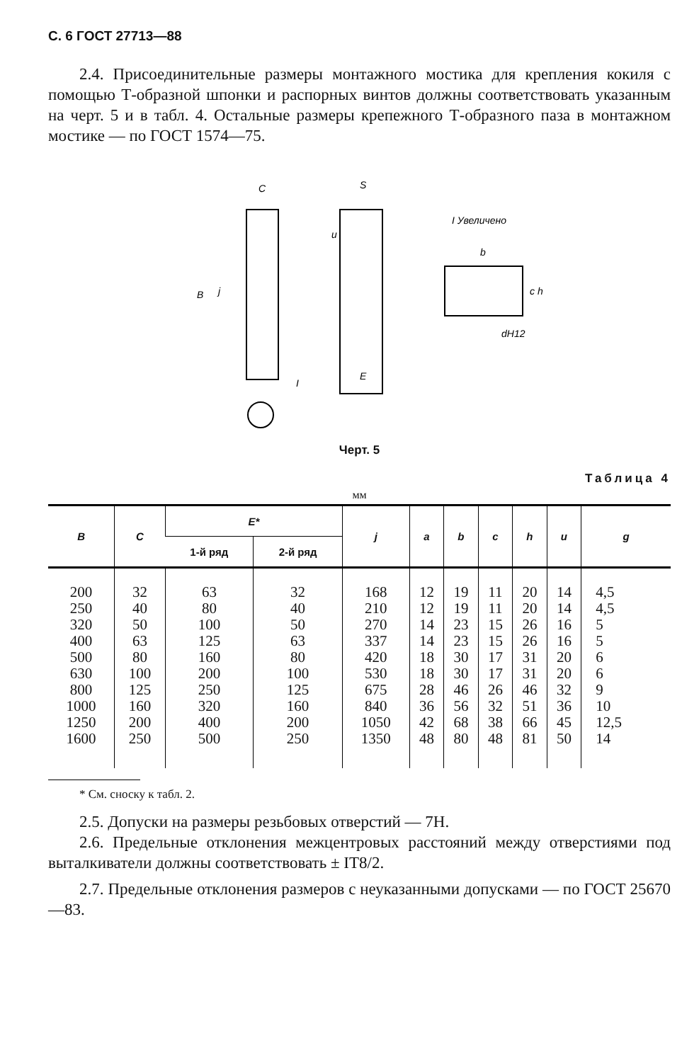С. 6 ГОСТ 27713—88
2.4. Присоединительные размеры монтажного мостика для крепления кокиля с помощью Т-образной шпонки и распорных винтов должны соответствовать указанным на черт. 5 и в табл. 4. Остальные размеры крепежного Т-образного паза в монтажном мостике — по ГОСТ 1574—75.
C
S
I Увеличено
b
dH12
E
B
j
u
c h
I
Черт. 5
Таблица 4
мм
| B | C | E* | | j | a | b | c | h | u | g |
| --- | --- | --- | --- | --- | --- | --- | --- | --- | --- | --- |
| | | 1-й ряд | 2-й ряд | | | | | | | |
| 200 250 320 400 500 630 800 1000 1250 1600 | 32 40 50 63 80 100 125 160 200 250 | 63 80 100 125 160 200 250 320 400 500 | 32 40 50 63 80 100 125 160 200 250 | 168 210 270 337 420 530 675 840 1050 1350 | 12 12 14 14 18 18 28 36 42 48 | 19 19 23 23 30 30 46 56 68 80 | 11 11 15 15 17 17 26 32 38 48 | 20 20 26 26 31 31 46 51 66 81 | 14 14 16 16 20 20 32 36 45 50 | 4,5 4,5 5 5 6 6 9 10 12,5 14 |
* См. сноску к табл. 2.
2.5. Допуски на размеры резьбовых отверстий — 7Н.
2.6. Предельные отклонения межцентровых расстояний между отверстиями под выталкиватели должны соответствовать ± IT8/2.
2.7. Предельные отклонения размеров с неуказанными допусками — по ГОСТ 25670—83.